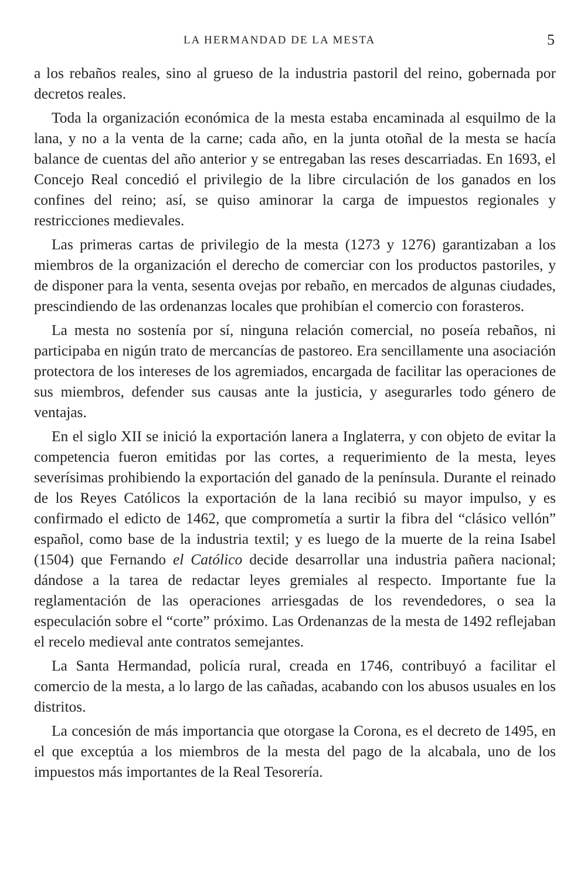LA HERMANDAD DE LA MESTA 5
a los rebaños reales, sino al grueso de la industria pastoril del reino, gobernada por decretos reales.
Toda la organización económica de la mesta estaba encaminada al esquilmo de la lana, y no a la venta de la carne; cada año, en la junta otoñal de la mesta se hacía balance de cuentas del año anterior y se entregaban las reses descarriadas. En 1693, el Concejo Real concedió el privilegio de la libre circulación de los ganados en los confines del reino; así, se quiso aminorar la carga de impuestos regionales y restricciones medievales.
Las primeras cartas de privilegio de la mesta (1273 y 1276) garantizaban a los miembros de la organización el derecho de comerciar con los productos pastoriles, y de disponer para la venta, sesenta ovejas por rebaño, en mercados de algunas ciudades, prescindiendo de las ordenanzas locales que prohibían el comercio con forasteros.
La mesta no sostenía por sí, ninguna relación comercial, no poseía rebaños, ni participaba en nigún trato de mercancías de pastoreo. Era sencillamente una asociación protectora de los intereses de los agremiados, encargada de facilitar las operaciones de sus miembros, defender sus causas ante la justicia, y asegurarles todo género de ventajas.
En el siglo XII se inició la exportación lanera a Inglaterra, y con objeto de evitar la competencia fueron emitidas por las cortes, a requerimiento de la mesta, leyes severísimas prohibiendo la exportación del ganado de la península. Durante el reinado de los Reyes Católicos la exportación de la lana recibió su mayor impulso, y es confirmado el edicto de 1462, que comprometía a surtir la fibra del “clásico vellón” español, como base de la industria textil; y es luego de la muerte de la reina Isabel (1504) que Fernando el Católico decide desarrollar una industria pañera nacional; dándose a la tarea de redactar leyes gremiales al respecto. Importante fue la reglamentación de las operaciones arriesgadas de los revendedores, o sea la especulación sobre el “corte” próximo. Las Ordenanzas de la mesta de 1492 reflejaban el recelo medieval ante contratos semejantes.
La Santa Hermandad, policía rural, creada en 1746, contribuyó a facilitar el comercio de la mesta, a lo largo de las cañadas, acabando con los abusos usuales en los distritos.
La concesión de más importancia que otorgase la Corona, es el decreto de 1495, en el que exceptúa a los miembros de la mesta del pago de la alcabala, uno de los impuestos más importantes de la Real Tesorería.